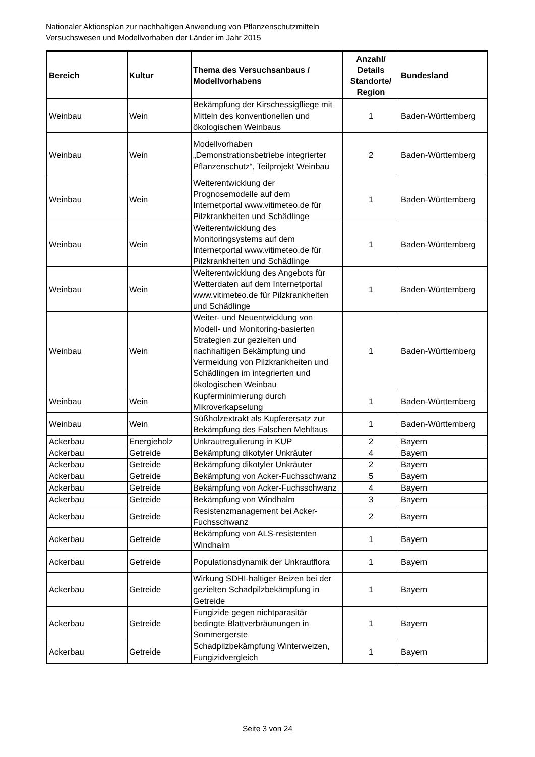Nationaler Aktionsplan zur nachhaltigen Anwendung von Pflanzenschutzmitteln
Versuchswesen und Modellvorhaben der Länder im Jahr 2015
| Bereich | Kultur | Thema des Versuchsanbaus / Modellvorhabens | Anzahl/ Details Standorte/ Region | Bundesland |
| --- | --- | --- | --- | --- |
| Weinbau | Wein | Bekämpfung der Kirschessigfliege mit Mitteln des konventionellen und ökologischen Weinbaus | 1 | Baden-Württemberg |
| Weinbau | Wein | Modellvorhaben „Demonstrationsbetriebe integrierter Pflanzenschutz“, Teilprojekt Weinbau | 2 | Baden-Württemberg |
| Weinbau | Wein | Weiterentwicklung der Prognosemodelle auf dem Internetportal www.vitimeteo.de für Pilzkrankheiten und Schädlinge | 1 | Baden-Württemberg |
| Weinbau | Wein | Weiterentwicklung des Monitoringsystems auf dem Internetportal www.vitimeteo.de für Pilzkrankheiten und Schädlinge | 1 | Baden-Württemberg |
| Weinbau | Wein | Weiterentwicklung des Angebots für Wetterdaten auf dem Internetportal www.vitimeteo.de für Pilzkrankheiten und Schädlinge | 1 | Baden-Württemberg |
| Weinbau | Wein | Weiter- und Neuentwicklung von Modell- und Monitoring-basierten Strategien zur gezielten und nachhaltigen Bekämpfung und Vermeidung von Pilzkrankheiten und Schädlingen im integrierten und ökologischen Weinbau | 1 | Baden-Württemberg |
| Weinbau | Wein | Kupferminimierung durch Mikroverkapselung | 1 | Baden-Württemberg |
| Weinbau | Wein | Süßholzextrakt als Kupferersatz zur Bekämpfung des Falschen Mehltaus | 1 | Baden-Württemberg |
| Ackerbau | Energieholz | Unkrautregulierung in KUP | 2 | Bayern |
| Ackerbau | Getreide | Bekämpfung dikotyler Unkräuter | 4 | Bayern |
| Ackerbau | Getreide | Bekämpfung dikotyler Unkräuter | 2 | Bayern |
| Ackerbau | Getreide | Bekämpfung von Acker-Fuchsschwanz | 5 | Bayern |
| Ackerbau | Getreide | Bekämpfung von Acker-Fuchsschwanz | 4 | Bayern |
| Ackerbau | Getreide | Bekämpfung von Windhalm | 3 | Bayern |
| Ackerbau | Getreide | Resistenzmanagement bei Acker-Fuchsschwanz | 2 | Bayern |
| Ackerbau | Getreide | Bekämpfung von ALS-resistenten Windhalm | 1 | Bayern |
| Ackerbau | Getreide | Populationsdynamik der Unkrautflora | 1 | Bayern |
| Ackerbau | Getreide | Wirkung SDHI-haltiger Beizen bei der gezielten Schadpilzbekämpfung in Getreide | 1 | Bayern |
| Ackerbau | Getreide | Fungizide gegen nichtparasitär bedingte Blattverbräunungen in Sommergerste | 1 | Bayern |
| Ackerbau | Getreide | Schadpilzbekämpfung Winterweizen, Fungizidvergleich | 1 | Bayern |
Seite 3 von 24